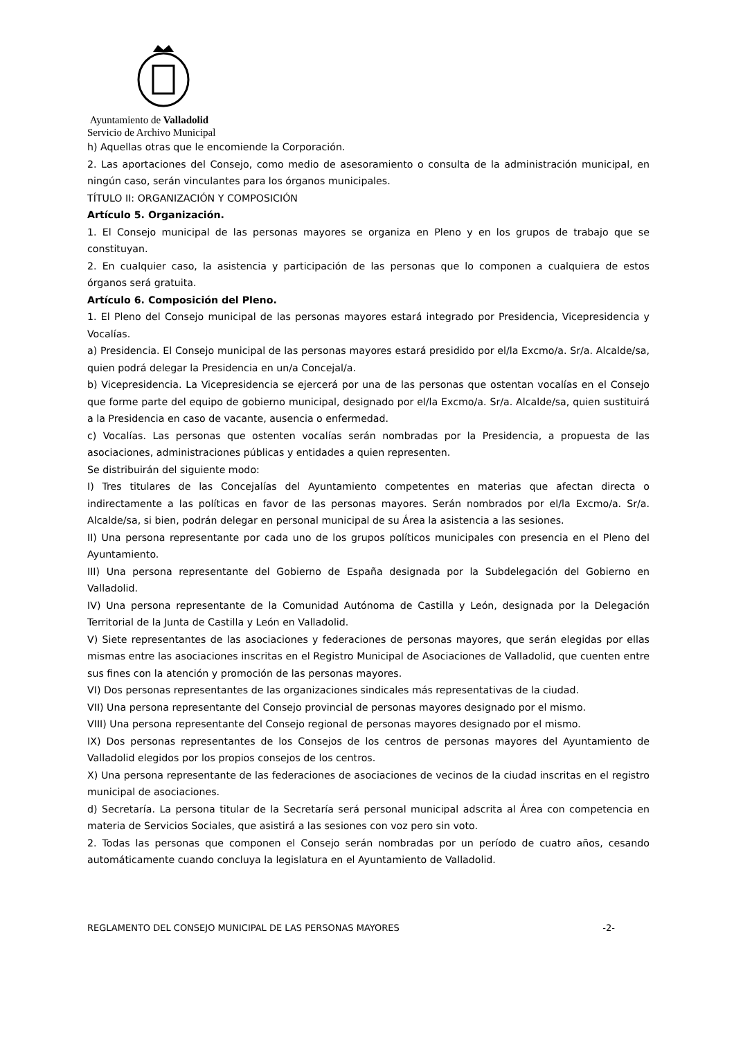Ayuntamiento de Valladolid
Servicio de Archivo Municipal
h) Aquellas otras que le encomiende la Corporación.
2. Las aportaciones del Consejo, como medio de asesoramiento o consulta de la administración municipal, en ningún caso, serán vinculantes para los órganos municipales.
TÍTULO II: ORGANIZACIÓN Y COMPOSICIÓN
Artículo 5. Organización.
1. El Consejo municipal de las personas mayores se organiza en Pleno y en los grupos de trabajo que se constituyan.
2. En cualquier caso, la asistencia y participación de las personas que lo componen a cualquiera de estos órganos será gratuita.
Artículo 6. Composición del Pleno.
1. El Pleno del Consejo municipal de las personas mayores estará integrado por Presidencia, Vicepresidencia y Vocalías.
a) Presidencia. El Consejo municipal de las personas mayores estará presidido por el/la Excmo/a. Sr/a. Alcalde/sa, quien podrá delegar la Presidencia en un/a Concejal/a.
b) Vicepresidencia. La Vicepresidencia se ejercerá por una de las personas que ostentan vocalías en el Consejo que forme parte del equipo de gobierno municipal, designado por el/la Excmo/a. Sr/a. Alcalde/sa, quien sustituirá a la Presidencia en caso de vacante, ausencia o enfermedad.
c) Vocalías. Las personas que ostenten vocalías serán nombradas por la Presidencia, a propuesta de las asociaciones, administraciones públicas y entidades a quien representen.
Se distribuirán del siguiente modo:
I) Tres titulares de las Concejalías del Ayuntamiento competentes en materias que afectan directa o indirectamente a las políticas en favor de las personas mayores. Serán nombrados por el/la Excmo/a. Sr/a. Alcalde/sa, si bien, podrán delegar en personal municipal de su Área la asistencia a las sesiones.
II) Una persona representante por cada uno de los grupos políticos municipales con presencia en el Pleno del Ayuntamiento.
III) Una persona representante del Gobierno de España designada por la Subdelegación del Gobierno en Valladolid.
IV) Una persona representante de la Comunidad Autónoma de Castilla y León, designada por la Delegación Territorial de la Junta de Castilla y León en Valladolid.
V) Siete representantes de las asociaciones y federaciones de personas mayores, que serán elegidas por ellas mismas entre las asociaciones inscritas en el Registro Municipal de Asociaciones de Valladolid, que cuenten entre sus fines con la atención y promoción de las personas mayores.
VI) Dos personas representantes de las organizaciones sindicales más representativas de la ciudad.
VII) Una persona representante del Consejo provincial de personas mayores designado por el mismo.
VIII) Una persona representante del Consejo regional de personas mayores designado por el mismo.
IX) Dos personas representantes de los Consejos de los centros de personas mayores del Ayuntamiento de Valladolid elegidos por los propios consejos de los centros.
X) Una persona representante de las federaciones de asociaciones de vecinos de la ciudad inscritas en el registro municipal de asociaciones.
d) Secretaría. La persona titular de la Secretaría será personal municipal adscrita al Área con competencia en materia de Servicios Sociales, que asistirá a las sesiones con voz pero sin voto.
2. Todas las personas que componen el Consejo serán nombradas por un período de cuatro años, cesando automáticamente cuando concluya la legislatura en el Ayuntamiento de Valladolid.
REGLAMENTO DEL CONSEJO MUNICIPAL DE LAS PERSONAS MAYORES -2-